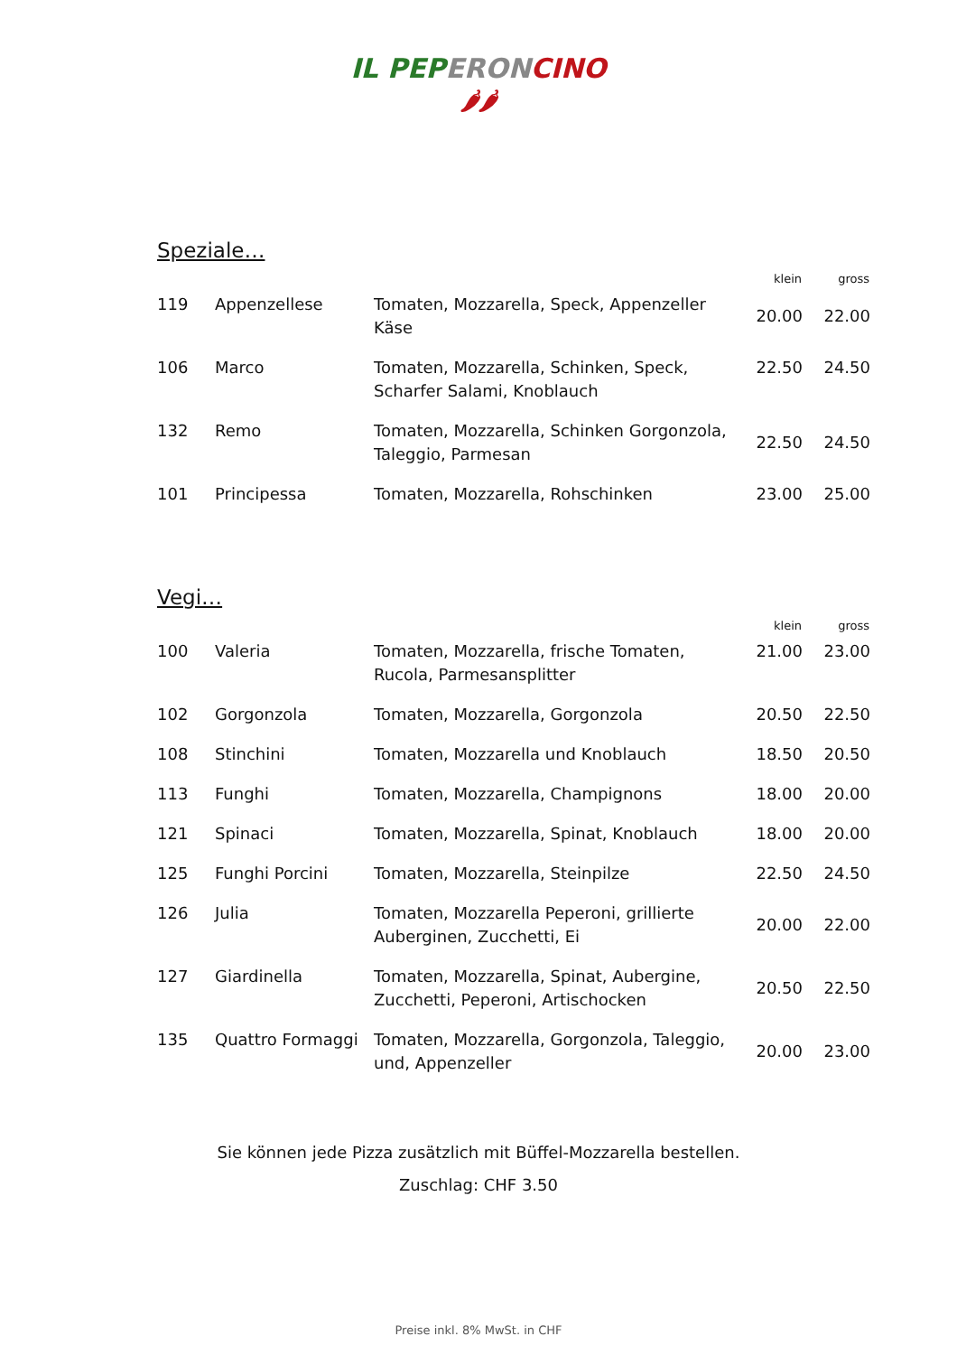IL PEP ERON CINO
🌶🌶
Speziale…
| | | | klein | gross |
| --- | --- | --- | --- | --- |
| 119 | Appenzellese | Tomaten, Mozzarella, Speck, Appenzeller Käse | 20.00 | 22.00 |
| 106 | Marco | Tomaten, Mozzarella, Schinken, Speck, Scharfer Salami, Knoblauch | 22.50 | 24.50 |
| 132 | Remo | Tomaten, Mozzarella, Schinken Gorgonzola, Taleggio, Parmesan | 22.50 | 24.50 |
| 101 | Principessa | Tomaten, Mozzarella, Rohschinken | 23.00 | 25.00 |
Vegi…
| | | | klein | gross |
| --- | --- | --- | --- | --- |
| 100 | Valeria | Tomaten, Mozzarella, frische Tomaten, Rucola, Parmesansplitter | 21.00 | 23.00 |
| 102 | Gorgonzola | Tomaten, Mozzarella, Gorgonzola | 20.50 | 22.50 |
| 108 | Stinchini | Tomaten, Mozzarella und Knoblauch | 18.50 | 20.50 |
| 113 | Funghi | Tomaten, Mozzarella, Champignons | 18.00 | 20.00 |
| 121 | Spinaci | Tomaten, Mozzarella, Spinat, Knoblauch | 18.00 | 20.00 |
| 125 | Funghi Porcini | Tomaten, Mozzarella, Steinpilze | 22.50 | 24.50 |
| 126 | Julia | Tomaten, Mozzarella Peperoni, grillierte Auberginen, Zucchetti, Ei | 20.00 | 22.00 |
| 127 | Giardinella | Tomaten, Mozzarella, Spinat, Aubergine, Zucchetti, Peperoni, Artischocken | 20.50 | 22.50 |
| 135 | Quattro Formaggi | Tomaten, Mozzarella, Gorgonzola, Taleggio, und, Appenzeller | 20.00 | 23.00 |
Sie können jede Pizza zusätzlich mit Büffel-Mozzarella bestellen.
Zuschlag: CHF 3.50
Preise inkl. 8% MwSt. in CHF